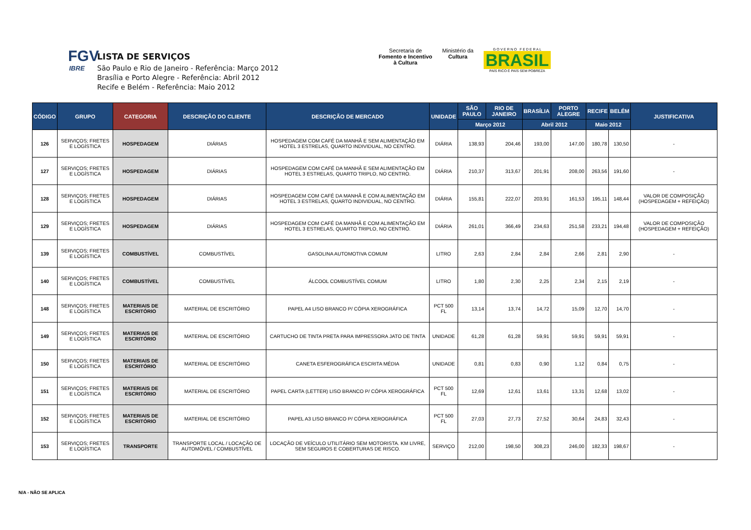FGV
IBRE
LISTA DE SERVIÇOS
São Paulo e Rio de Janeiro - Referência: Março 2012
Brasília e Porto Alegre - Referência: Abril 2012
Recife e Belém - Referência: Maio 2012
Secretaria de
Fomento e Incentivo
à Cultura
Ministério da
Cultura
G O V E R N O F E D E R A L
BRASIL
PAÍS RICO É PAÍS SEM POBREZA
| CÓDIGO | GRUPO | CATEGORIA | DESCRIÇÃO DO CLIENTE | DESCRIÇÃO DE MERCADO | UNIDADE | SÃO PAULO | RIO DE JANEIRO | BRASÍLIA | PORTO ALEGRE | RECIFE | BELÉM | JUSTIFICATIVA |
| --- | --- | --- | --- | --- | --- | --- | --- | --- | --- | --- | --- | --- |
| | | | | | | Março 2012 | | Abril 2012 | | Maio 2012 | | |
| 126 | SERVIÇOS; FRETES E LOGÍSTICA | HOSPEDAGEM | DIÁRIAS | HOSPEDAGEM COM CAFÉ DA MANHÃ E SEM ALIMENTAÇÃO EM HOTEL 3 ESTRELAS, QUARTO INDIVIDUAL, NO CENTRO. | DIÁRIA | 138,93 | 204,46 | 193,00 | 147,00 | 180,78 | 130,50 | - |
| 127 | SERVIÇOS; FRETES E LOGÍSTICA | HOSPEDAGEM | DIÁRIAS | HOSPEDAGEM COM CAFÉ DA MANHÃ E SEM ALIMENTAÇÃO EM HOTEL 3 ESTRELAS, QUARTO TRIPLO, NO CENTRO. | DIÁRIA | 210,37 | 313,67 | 201,91 | 208,00 | 263,56 | 191,60 | - |
| 128 | SERVIÇOS; FRETES E LOGÍSTICA | HOSPEDAGEM | DIÁRIAS | HOSPEDAGEM COM CAFÉ DA MANHÃ E COM ALIMENTAÇÃO EM HOTEL 3 ESTRELAS, QUARTO INDIVIDUAL, NO CENTRO. | DIÁRIA | 155,81 | 222,07 | 203,91 | 161,53 | 195,11 | 148,44 | VALOR DE COMPOSIÇÃO (HOSPEDAGEM + REFEIÇÃO) |
| 129 | SERVIÇOS; FRETES E LOGÍSTICA | HOSPEDAGEM | DIÁRIAS | HOSPEDAGEM COM CAFÉ DA MANHÃ E COM ALIMENTAÇÃO EM HOTEL 3 ESTRELAS, QUARTO TRIPLO, NO CENTRO. | DIÁRIA | 261,01 | 366,49 | 234,63 | 251,58 | 233,21 | 194,48 | VALOR DE COMPOSIÇÃO (HOSPEDAGEM + REFEIÇÃO) |
| 139 | SERVIÇOS; FRETES E LOGÍSTICA | COMBUSTÍVEL | COMBUSTÍVEL | GASOLINA AUTOMOTIVA COMUM | LITRO | 2,63 | 2,84 | 2,84 | 2,66 | 2,81 | 2,90 | - |
| 140 | SERVIÇOS; FRETES E LOGÍSTICA | COMBUSTÍVEL | COMBUSTÍVEL | ÁLCOOL COMBUSTÍVEL COMUM | LITRO | 1,80 | 2,30 | 2,25 | 2,34 | 2,15 | 2,19 | - |
| 148 | SERVIÇOS; FRETES E LOGÍSTICA | MATERIAIS DE ESCRITÓRIO | MATERIAL DE ESCRITÓRIO | PAPEL A4 LISO BRANCO P/ CÓPIA XEROGRÁFICA | PCT 500 FL | 13,14 | 13,74 | 14,72 | 15,09 | 12,70 | 14,70 | - |
| 149 | SERVIÇOS; FRETES E LOGÍSTICA | MATERIAIS DE ESCRITÓRIO | MATERIAL DE ESCRITÓRIO | CARTUCHO DE TINTA PRETA PARA IMPRESSORA JATO DE TINTA | UNIDADE | 61,28 | 61,28 | 59,91 | 59,91 | 59,91 | 59,91 | - |
| 150 | SERVIÇOS; FRETES E LOGÍSTICA | MATERIAIS DE ESCRITÓRIO | MATERIAL DE ESCRITÓRIO | CANETA ESFEROGRÁFICA ESCRITA MÉDIA | UNIDADE | 0,81 | 0,83 | 0,90 | 1,12 | 0,84 | 0,75 | - |
| 151 | SERVIÇOS; FRETES E LOGÍSTICA | MATERIAIS DE ESCRITÓRIO | MATERIAL DE ESCRITÓRIO | PAPEL CARTA (LETTER) LISO BRANCO P/ CÓPIA XEROGRÁFICA | PCT 500 FL | 12,69 | 12,61 | 13,61 | 13,31 | 12,68 | 13,02 | - |
| 152 | SERVIÇOS; FRETES E LOGÍSTICA | MATERIAIS DE ESCRITÓRIO | MATERIAL DE ESCRITÓRIO | PAPEL A3 LISO BRANCO P/ CÓPIA XEROGRÁFICA | PCT 500 FL | 27,03 | 27,73 | 27,52 | 30,64 | 24,83 | 32,43 | - |
| 153 | SERVIÇOS; FRETES E LOGÍSTICA | TRANSPORTE | TRANSPORTE LOCAL / LOCAÇÃO DE AUTOMÓVEL / COMBUSTÍVEL | LOCAÇÃO DE VEÍCULO UTILITÁRIO SEM MOTORISTA. KM LIVRE, SEM SEGUROS E COBERTURAS DE RISCO. | SERVIÇO | 212,00 | 198,50 | 308,23 | 246,00 | 182,33 | 198,67 | - |
N/A - NÃO SE APLICA